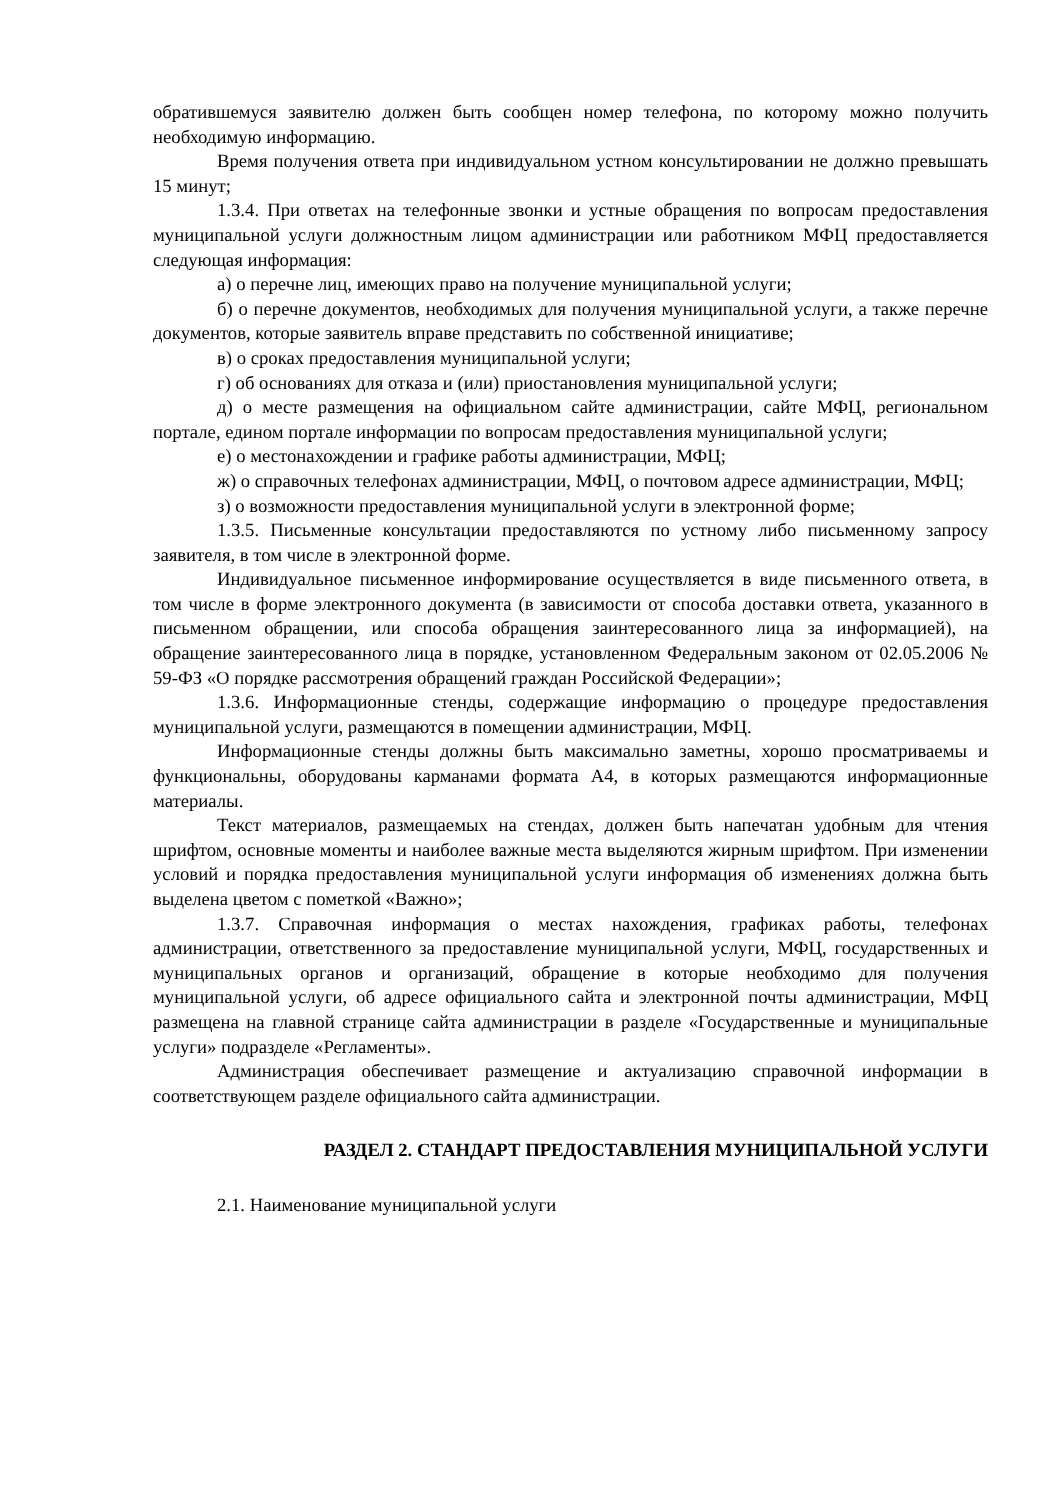обратившемуся заявителю должен быть сообщен номер телефона, по которому можно получить необходимую информацию.
Время получения ответа при индивидуальном устном консультировании не должно превышать 15 минут;
1.3.4. При ответах на телефонные звонки и устные обращения по вопросам предоставления муниципальной услуги должностным лицом администрации или работником МФЦ предоставляется следующая информация:
а) о перечне лиц, имеющих право на получение муниципальной услуги;
б) о перечне документов, необходимых для получения муниципальной услуги, а также перечне документов, которые заявитель вправе представить по собственной инициативе;
в) о сроках предоставления муниципальной услуги;
г) об основаниях для отказа и (или) приостановления муниципальной услуги;
д) о месте размещения на официальном сайте администрации, сайте МФЦ, региональном портале, едином портале информации по вопросам предоставления муниципальной услуги;
е) о местонахождении и графике работы администрации, МФЦ;
ж) о справочных телефонах администрации, МФЦ, о почтовом адресе администрации, МФЦ;
з) о возможности предоставления муниципальной услуги в электронной форме;
1.3.5. Письменные консультации предоставляются по устному либо письменному запросу заявителя, в том числе в электронной форме.
Индивидуальное письменное информирование осуществляется в виде письменного ответа, в том числе в форме электронного документа (в зависимости от способа доставки ответа, указанного в письменном обращении, или способа обращения заинтересованного лица за информацией), на обращение заинтересованного лица в порядке, установленном Федеральным законом от 02.05.2006 № 59-ФЗ «О порядке рассмотрения обращений граждан Российской Федерации»;
1.3.6. Информационные стенды, содержащие информацию о процедуре предоставления муниципальной услуги, размещаются в помещении администрации, МФЦ.
Информационные стенды должны быть максимально заметны, хорошо просматриваемы и функциональны, оборудованы карманами формата А4, в которых размещаются информационные материалы.
Текст материалов, размещаемых на стендах, должен быть напечатан удобным для чтения шрифтом, основные моменты и наиболее важные места выделяются жирным шрифтом. При изменении условий и порядка предоставления муниципальной услуги информация об изменениях должна быть выделена цветом с пометкой «Важно»;
1.3.7. Справочная информация о местах нахождения, графиках работы, телефонах администрации, ответственного за предоставление муниципальной услуги, МФЦ, государственных и муниципальных органов и организаций, обращение в которые необходимо для получения муниципальной услуги, об адресе официального сайта и электронной почты администрации, МФЦ размещена на главной странице сайта администрации в разделе «Государственные и муниципальные услуги» подразделе «Регламенты».
Администрация обеспечивает размещение и актуализацию справочной информации в соответствующем разделе официального сайта администрации.
РАЗДЕЛ 2. СТАНДАРТ ПРЕДОСТАВЛЕНИЯ МУНИЦИПАЛЬНОЙ УСЛУГИ
2.1. Наименование муниципальной услуги